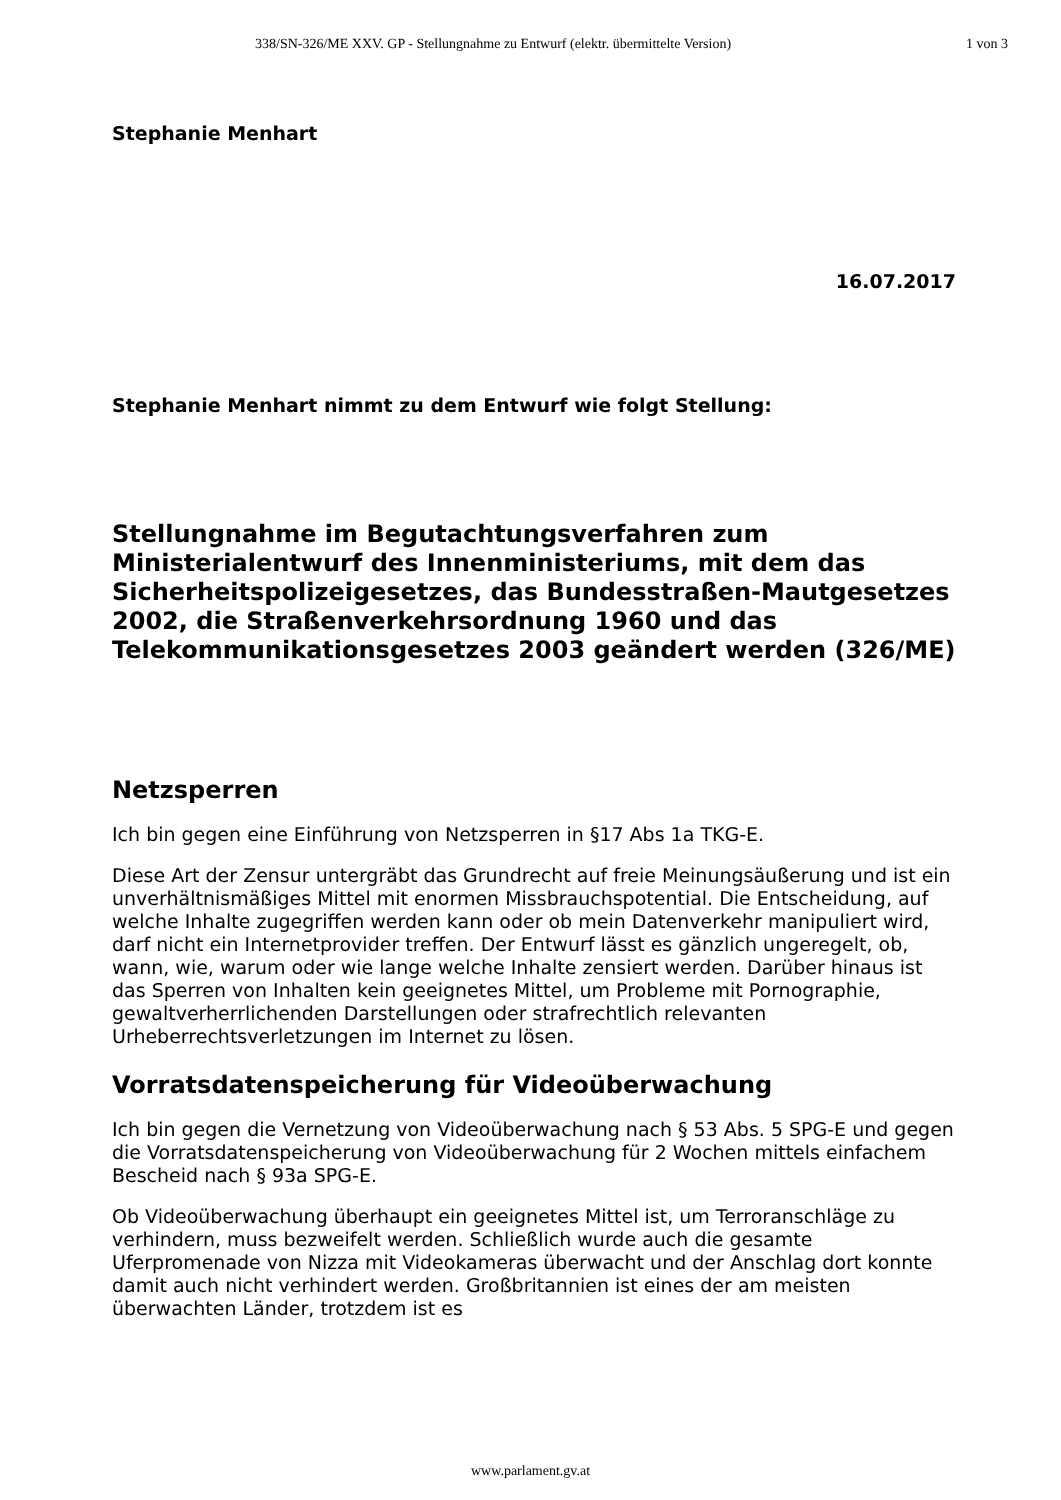338/SN-326/ME XXV. GP - Stellungnahme zu Entwurf (elektr. übermittelte Version) 1 von 3
Stephanie Menhart
16.07.2017
Stephanie Menhart nimmt zu dem Entwurf wie folgt Stellung:
Stellungnahme im Begutachtungsverfahren zum Ministerialentwurf des Innenministeriums, mit dem das Sicherheitspolizeigesetzes, das Bundesstraßen-Mautgesetzes 2002, die Straßenverkehrsordnung 1960 und das Telekommunikationsgesetzes 2003 geändert werden (326/ME)
Netzsperren
Ich bin gegen eine Einführung von Netzsperren in §17 Abs 1a TKG-E.
Diese Art der Zensur untergräbt das Grundrecht auf freie Meinungsäußerung und ist ein unverhältnismäßiges Mittel mit enormen Missbrauchspotential. Die Entscheidung, auf welche Inhalte zugegriffen werden kann oder ob mein Datenverkehr manipuliert wird, darf nicht ein Internetprovider treffen. Der Entwurf lässt es gänzlich ungeregelt, ob, wann, wie, warum oder wie lange welche Inhalte zensiert werden. Darüber hinaus ist das Sperren von Inhalten kein geeignetes Mittel, um Probleme mit Pornographie, gewaltverherrlichenden Darstellungen oder strafrechtlich relevanten Urheberrechtsverletzungen im Internet zu lösen.
Vorratsdatenspeicherung für Videoüberwachung
Ich bin gegen die Vernetzung von Videoüberwachung nach § 53 Abs. 5 SPG-E und gegen die Vorratsdatenspeicherung von Videoüberwachung für 2 Wochen mittels einfachem Bescheid nach § 93a SPG-E.
Ob Videoüberwachung überhaupt ein geeignetes Mittel ist, um Terroranschläge zu verhindern, muss bezweifelt werden. Schließlich wurde auch die gesamte Uferpromenade von Nizza mit Videokameras überwacht und der Anschlag dort konnte damit auch nicht verhindert werden. Großbritannien ist eines der am meisten überwachten Länder, trotzdem ist es
www.parlament.gv.at